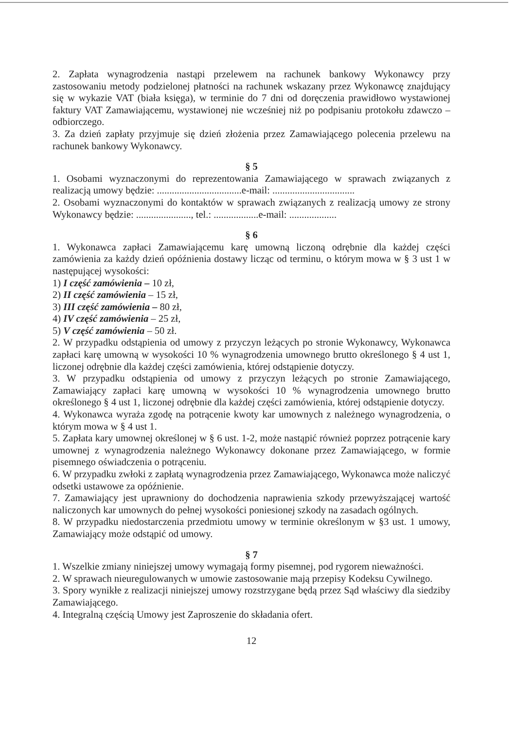2. Zapłata wynagrodzenia nastąpi przelewem na rachunek bankowy Wykonawcy przy zastosowaniu metody podzielonej płatności na rachunek wskazany przez Wykonawcę znajdujący się w wykazie VAT (biała księga), w terminie do 7 dni od doręczenia prawidłowo wystawionej faktury VAT Zamawiającemu, wystawionej nie wcześniej niż po podpisaniu protokołu zdawczo – odbiorczego.
3. Za dzień zapłaty przyjmuje się dzień złożenia przez Zamawiającego polecenia przelewu na rachunek bankowy Wykonawcy.
§ 5
1. Osobami wyznaczonymi do reprezentowania Zamawiającego w sprawach związanych z realizacją umowy będzie: ..................................e-mail: .................................
2. Osobami wyznaczonymi do kontaktów w sprawach związanych z realizacją umowy ze strony Wykonawcy będzie: ......................, tel.: ..................e-mail: ...................
§ 6
1. Wykonawca zapłaci Zamawiającemu karę umowną liczoną odrębnie dla każdej części zamówienia za każdy dzień opóźnienia dostawy licząc od terminu, o którym mowa w § 3 ust 1 w następującej wysokości:
1) I część zamówienia – 10 zł,
2) II część zamówienia – 15 zł,
3) III część zamówienia – 80 zł,
4) IV część zamówienia – 25 zł,
5) V część zamówienia – 50 zł.
2. W przypadku odstąpienia od umowy z przyczyn leżących po stronie Wykonawcy, Wykonawca zapłaci karę umowną w wysokości 10 % wynagrodzenia umownego brutto określonego § 4 ust 1, liczonej odrębnie dla każdej części zamówienia, której odstąpienie dotyczy.
3. W przypadku odstąpienia od umowy z przyczyn leżących po stronie Zamawiającego, Zamawiający zapłaci karę umowną w wysokości 10 % wynagrodzenia umownego brutto określonego § 4 ust 1, liczonej odrębnie dla każdej części zamówienia, której odstąpienie dotyczy.
4. Wykonawca wyraża zgodę na potrącenie kwoty kar umownych z należnego wynagrodzenia, o którym mowa w § 4 ust 1.
5. Zapłata kary umownej określonej w § 6 ust. 1-2, może nastąpić również poprzez potrącenie kary umownej z wynagrodzenia należnego Wykonawcy dokonane przez Zamawiającego, w formie pisemnego oświadczenia o potrąceniu.
6. W przypadku zwłoki z zapłatą wynagrodzenia przez Zamawiającego, Wykonawca może naliczyć odsetki ustawowe za opóźnienie.
7. Zamawiający jest uprawniony do dochodzenia naprawienia szkody przewyższającej wartość naliczonych kar umownych do pełnej wysokości poniesionej szkody na zasadach ogólnych.
8. W przypadku niedostarczenia przedmiotu umowy w terminie określonym w §3 ust. 1 umowy, Zamawiający może odstąpić od umowy.
§ 7
1. Wszelkie zmiany niniejszej umowy wymagają formy pisemnej, pod rygorem nieważności.
2. W sprawach nieuregulowanych w umowie zastosowanie mają przepisy Kodeksu Cywilnego.
3. Spory wynikłe z realizacji niniejszej umowy rozstrzygane będą przez Sąd właściwy dla siedziby Zamawiającego.
4. Integralną częścią Umowy jest Zaproszenie do składania ofert.
12